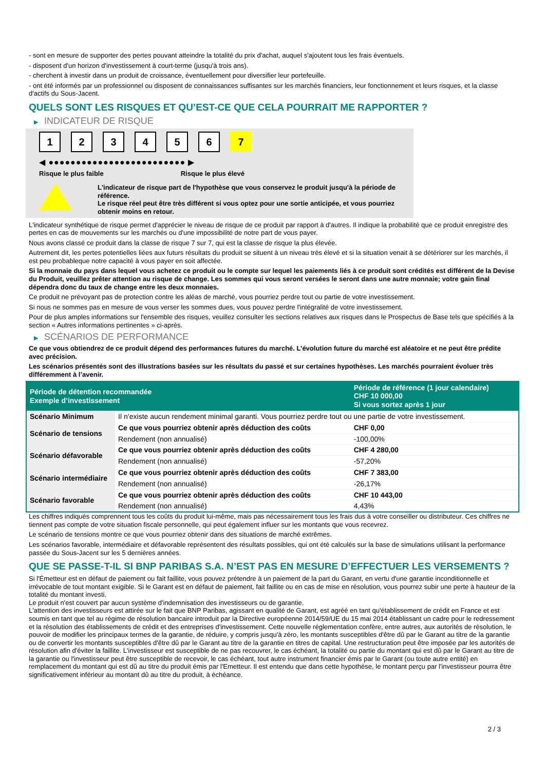- sont en mesure de supporter des pertes pouvant atteindre la totalité du prix d'achat, auquel s'ajoutent tous les frais éventuels.
- disposent d'un horizon d'investissement à court-terme (jusqu'à trois ans).
- cherchent à investir dans un produit de croissance, éventuellement pour diversifier leur portefeuille.
- ont été informés par un professionnel ou disposent de connaissances suffisantes sur les marchés financiers, leur fonctionnement et leurs risques, et la classe d'actifs du Sous-Jacent.
QUELS SONT LES RISQUES ET QU’EST-CE QUE CELA POURRAIT ME RAPPORTER ?
▶ INDICATEUR DE RISQUE
1 2 3 4 5 6 7
◀ ●●●●●●●●●●●●●●●●●●●●●●●●● ▶
Risque le plus faible Risque le plus élevé
L'indicateur de risque part de l'hypothèse que vous conservez le produit jusqu'à la période de référence.
Le risque réel peut être très différent si vous optez pour une sortie anticipée, et vous pourriez obtenir moins en retour.
L'indicateur synthétique de risque permet d'apprécier le niveau de risque de ce produit par rapport à d'autres. Il indique la probabilité que ce produit enregistre des pertes en cas de mouvements sur les marchés ou d'une impossibilité de notre part de vous payer.
Nous avons classé ce produit dans la classe de risque 7 sur 7, qui est la classe de risque la plus élevée.
Autrement dit, les pertes potentielles liées aux futurs résultats du produit se situent à un niveau très élevé et si la situation venait à se détériorer sur les marchés, il est peu probableque notre capacité à vous payer en soit affectée.
Si la monnaie du pays dans lequel vous achetez ce produit ou le compte sur lequel les paiements liés à ce produit sont crédités est différent de la Devise du Produit, veuillez prêter attention au risque de change. Les sommes qui vous seront versées le seront dans une autre monnaie; votre gain final dépendra donc du taux de change entre les deux monnaies.
Ce produit ne prévoyant pas de protection contre les aléas de marché, vous pourriez perdre tout ou partie de votre investissement.
Si nous ne sommes pas en mesure de vous verser les sommes dues, vous pouvez perdre l'intégralité de votre investissement.
Pour de plus amples informations sur l'ensemble des risques, veuillez consulter les sections relatives aux risques dans le Prospectus de Base tels que spécifiés à la section « Autres informations pertinentes » ci-après.
▶ SCÉNARIOS DE PERFORMANCE
Ce que vous obtiendrez de ce produit dépend des performances futures du marché. L’évolution future du marché est aléatoire et ne peut être prédite avec précision.
Les scénarios présentés sont des illustrations basées sur les résultats du passé et sur certaines hypothèses. Les marchés pourraient évoluer très différemment à l’avenir.
| Période de détention recommandée Exemple d’investissement | | Période de référence (1 jour calendaire) CHF 10 000,00 Si vous sortez après 1 jour |
| --- | --- | --- |
| Scénario Minimum | Il n’existe aucun rendement minimal garanti. Vous pourriez perdre tout ou une partie de votre investissement. | |
| Scénario de tensions | Ce que vous pourriez obtenir après déduction des coûts | CHF 0,00 |
| | Rendement (non annualisé) | -100,00% |
| Scénario défavorable | Ce que vous pourriez obtenir après déduction des coûts | CHF 4 280,00 |
| | Rendement (non annualisé) | -57,20% |
| Scénario intermédiaire | Ce que vous pourriez obtenir après déduction des coûts | CHF 7 383,00 |
| | Rendement (non annualisé) | -26,17% |
| Scénario favorable | Ce que vous pourriez obtenir après déduction des coûts | CHF 10 443,00 |
| | Rendement (non annualisé) | 4,43% |
Les chiffres indiqués comprennent tous les coûts du produit lui-même, mais pas nécessairement tous les frais dus à votre conseiller ou distributeur. Ces chiffres ne tiennent pas compte de votre situation fiscale personnelle, qui peut également influer sur les montants que vous recevrez.
Le scénario de tensions montre ce que vous pourriez obtenir dans des situations de marché extrêmes.
Les scénarios favorable, intermédiaire et défavorable représentent des résultats possibles, qui ont été calculés sur la base de simulations utilisant la performance passée du Sous-Jacent sur les 5 dernières années.
QUE SE PASSE-T-IL SI BNP PARIBAS S.A. N’EST PAS EN MESURE D’EFFECTUER LES VERSEMENTS ?
Si l'Émetteur est en défaut de paiement ou fait faillite, vous pouvez prétendre à un paiement de la part du Garant, en vertu d'une garantie inconditionnelle et irrévocable de tout montant exigible. Si le Garant est en défaut de paiement, fait faillite ou en cas de mise en résolution, vous pourrez subir une perte à hauteur de la totalité du montant investi.
Le produit n'est couvert par aucun système d'indemnisation des investisseurs ou de garantie.
L'attention des investisseurs est attirée sur le fait que BNP Paribas, agissant en qualité de Garant, est agréé en tant qu'établissement de crédit en France et est soumis en tant que tel au régime de résolution bancaire introduit par la Directive européenne 2014/59/UE du 15 mai 2014 établissant un cadre pour le redressement et la résolution des établissements de crédit et des entreprises d'investissement. Cette nouvelle réglementation confère, entre autres, aux autorités de résolution, le pouvoir de modifier les principaux termes de la garantie, de réduire, y compris jusqu'à zéro, les montants susceptibles d'être dû par le Garant au titre de la garantie ou de convertir les montants susceptibles d'être dû par le Garant au titre de la garantie en titres de capital. Une restructuration peut être imposée par les autorités de résolution afin d'éviter la faillite. L'investisseur est susceptible de ne pas recouvrer, le cas échéant, la totalité ou partie du montant qui est dû par le Garant au titre de la garantie ou l'investisseur peut être susceptible de recevoir, le cas échéant, tout autre instrument financier émis par le Garant (ou toute autre entité) en remplacement du montant qui est dû au titre du produit émis par l'Emetteur. Il est entendu que dans cette hypothèse, le montant perçu par l'investisseur pourra être significativement inférieur au montant dû au titre du produit, à échéance.
2 / 3